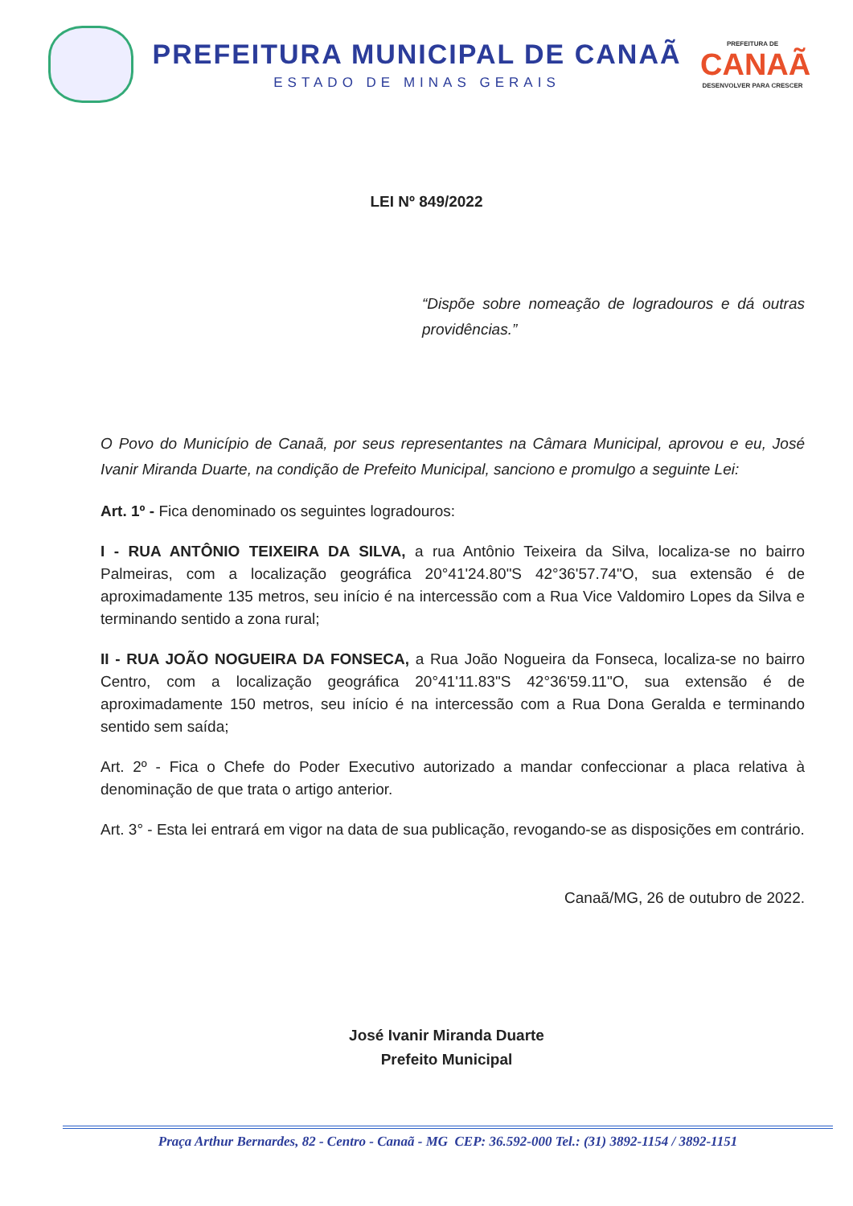PREFEITURA MUNICIPAL DE CANAÃ
ESTADO DE MINAS GERAIS
PREFEITURA DE
CANAÃ
DESENVOLVER PARA CRESCER
LEI Nº 849/2022
“Dispõe sobre nomeação de logradouros e dá outras providências.”
O Povo do Município de Canaã, por seus representantes na Câmara Municipal, aprovou e eu, José Ivanir Miranda Duarte, na condição de Prefeito Municipal, sanciono e promulgo a seguinte Lei:
Art. 1º - Fica denominado os seguintes logradouros:
I - RUA ANTÔNIO TEIXEIRA DA SILVA, a rua Antônio Teixeira da Silva, localiza-se no bairro Palmeiras, com a localização geográfica 20°41'24.80"S 42°36'57.74"O, sua extensão é de aproximadamente 135 metros, seu início é na intercessão com a Rua Vice Valdomiro Lopes da Silva e terminando sentido a zona rural;
II - RUA JOÃO NOGUEIRA DA FONSECA, a Rua João Nogueira da Fonseca, localiza-se no bairro Centro, com a localização geográfica 20°41'11.83"S 42°36'59.11"O, sua extensão é de aproximadamente 150 metros, seu início é na intercessão com a Rua Dona Geralda e terminando sentido sem saída;
Art. 2º - Fica o Chefe do Poder Executivo autorizado a mandar confeccionar a placa relativa à denominação de que trata o artigo anterior.
Art. 3° - Esta lei entrará em vigor na data de sua publicação, revogando-se as disposições em contrário.
Canaã/MG, 26 de outubro de 2022.
José Ivanir Miranda Duarte
Prefeito Municipal
Praça Arthur Bernardes, 82 - Centro - Canaã - MG CEP: 36.592-000 Tel.: (31) 3892-1154 / 3892-1151